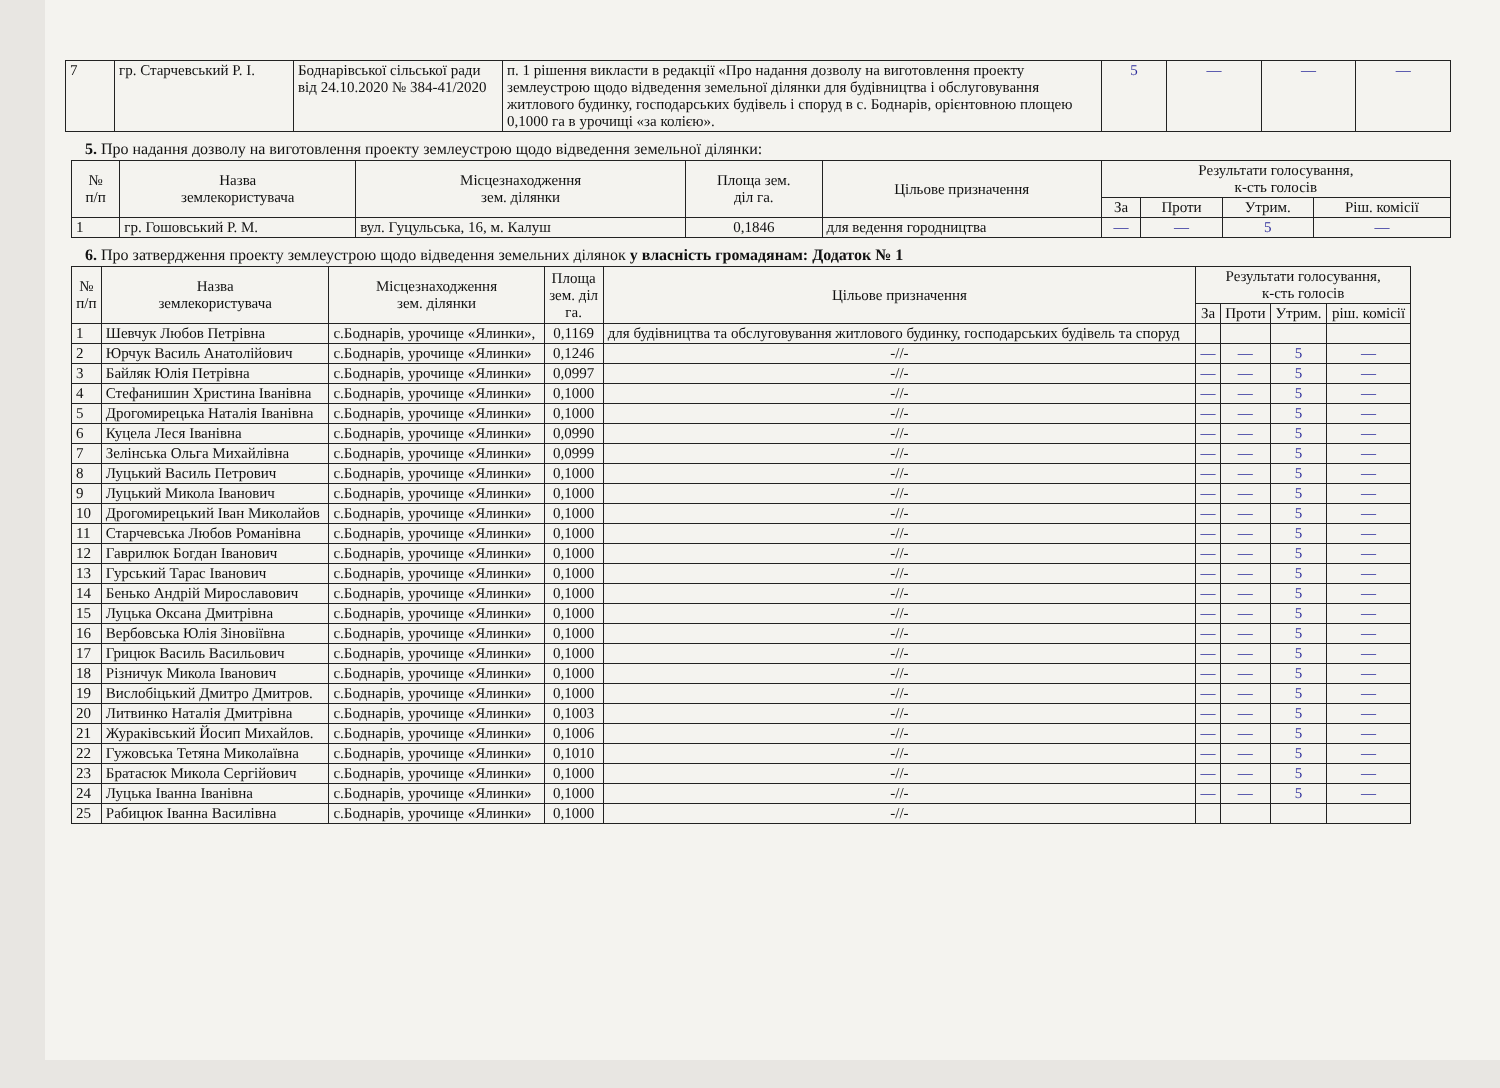| 7 | гр. Старчевський Р. І. | Боднарівської сільської ради від 24.10.2020 № 384-41/2020 | п. 1 рішення викласти в редакції «Про надання дозволу на виготовлення проекту землеустрою щодо відведення земельної ділянки для будівництва і обслуговування житлового будинку, господарських будівель і споруд в с. Боднарів, орієнтовною площею 0,1000 га в урочищі «за колією». | 5 | — | — | — |
5. Про надання дозволу на виготовлення проекту землеустрою щодо відведення земельної ділянки:
| № п/п | Назва землекористувача | Місцезнаходження зем. ділянки | Площа зем. діл га. | Цільове призначення | Результати голосування, к-сть голосів | | | |
| --- | --- | --- | --- | --- | --- | --- | --- | --- |
| | | | | | За | Проти | Утрим. | Ріш. комісії |
| 1 | гр. Гошовський Р. М. | вул. Гуцульська, 16, м. Калуш | 0,1846 | для ведення городництва | — | — | 5 | — |
6. Про затвердження проекту землеустрою щодо відведення земельних ділянок у власність громадянам: Додаток № 1
| № п/п | Назва землекористувача | Місцезнаходження зем. ділянки | Площа зем. діл га. | Цільове призначення | Результати голосування, к-сть голосів | | | |
| --- | --- | --- | --- | --- | --- | --- | --- | --- |
| | | | | | За | Проти | Утрим. | ріш. комісії |
| 1 | Шевчук Любов Петрівна | с.Боднарів, урочище «Ялинки», | 0,1169 | для будівництва та обслуговування житлового будинку, господарських будівель та споруд | | | | |
| 2 | Юрчук Василь Анатолійович | с.Боднарів, урочище «Ялинки» | 0,1246 | -//- | — | — | 5 | — |
| 3 | Байляк Юлія Петрівна | с.Боднарів, урочище «Ялинки» | 0,0997 | -//- | — | — | 5 | — |
| 4 | Стефанишин Христина Іванівна | с.Боднарів, урочище «Ялинки» | 0,1000 | -//- | — | — | 5 | — |
| 5 | Дрогомирецька Наталія Іванівна | с.Боднарів, урочище «Ялинки» | 0,1000 | -//- | — | — | 5 | — |
| 6 | Куцела Леся Іванівна | с.Боднарів, урочище «Ялинки» | 0,0990 | -//- | — | — | 5 | — |
| 7 | Зелінська Ольга Михайлівна | с.Боднарів, урочище «Ялинки» | 0,0999 | -//- | — | — | 5 | — |
| 8 | Луцький Василь Петрович | с.Боднарів, урочище «Ялинки» | 0,1000 | -//- | — | — | 5 | — |
| 9 | Луцький Микола Іванович | с.Боднарів, урочище «Ялинки» | 0,1000 | -//- | — | — | 5 | — |
| 10 | Дрогомирецький Іван Миколайов | с.Боднарів, урочище «Ялинки» | 0,1000 | -//- | — | — | 5 | — |
| 11 | Старчевська Любов Романівна | с.Боднарів, урочище «Ялинки» | 0,1000 | -//- | — | — | 5 | — |
| 12 | Гаврилюк Богдан Іванович | с.Боднарів, урочище «Ялинки» | 0,1000 | -//- | — | — | 5 | — |
| 13 | Гурський Тарас Іванович | с.Боднарів, урочище «Ялинки» | 0,1000 | -//- | — | — | 5 | — |
| 14 | Бенько Андрій Мирославович | с.Боднарів, урочище «Ялинки» | 0,1000 | -//- | — | — | 5 | — |
| 15 | Луцька Оксана Дмитрівна | с.Боднарів, урочище «Ялинки» | 0,1000 | -//- | — | — | 5 | — |
| 16 | Вербовська Юлія Зіновіївна | с.Боднарів, урочище «Ялинки» | 0,1000 | -//- | — | — | 5 | — |
| 17 | Грицюк Василь Васильович | с.Боднарів, урочище «Ялинки» | 0,1000 | -//- | — | — | 5 | — |
| 18 | Різничук Микола Іванович | с.Боднарів, урочище «Ялинки» | 0,1000 | -//- | — | — | 5 | — |
| 19 | Вислобіцький Дмитро Дмитров. | с.Боднарів, урочище «Ялинки» | 0,1000 | -//- | — | — | 5 | — |
| 20 | Литвинко Наталія Дмитрівна | с.Боднарів, урочище «Ялинки» | 0,1003 | -//- | — | — | 5 | — |
| 21 | Жураківський Йосип Михайлов. | с.Боднарів, урочище «Ялинки» | 0,1006 | -//- | — | — | 5 | — |
| 22 | Гужовська Тетяна Миколаївна | с.Боднарів, урочище «Ялинки» | 0,1010 | -//- | — | — | 5 | — |
| 23 | Братасюк Микола Сергійович | с.Боднарів, урочище «Ялинки» | 0,1000 | -//- | — | — | 5 | — |
| 24 | Луцька Іванна Іванівна | с.Боднарів, урочище «Ялинки» | 0,1000 | -//- | — | — | 5 | — |
| 25 | Рабицюк Іванна Василівна | с.Боднарів, урочище «Ялинки» | 0,1000 | -//- | | | | |